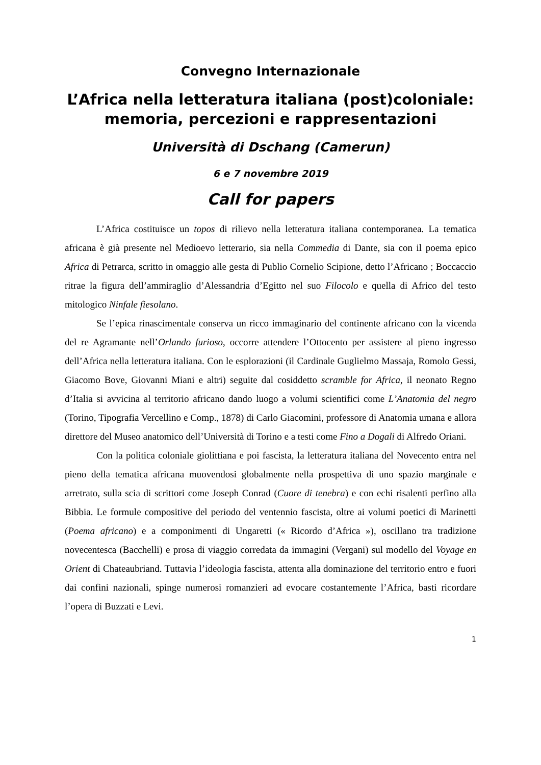Convegno Internazionale
L’Africa nella letteratura italiana (post)coloniale:
memoria, percezioni e rappresentazioni
Università di Dschang (Camerun)
6 e 7 novembre 2019
Call for papers
L’Africa costituisce un topos di rilievo nella letteratura italiana contemporanea. La tematica africana è già presente nel Medioevo letterario, sia nella Commedia di Dante, sia con il poema epico Africa di Petrarca, scritto in omaggio alle gesta di Publio Cornelio Scipione, detto l’Africano ; Boccaccio ritrae la figura dell’ammiraglio d’Alessandria d’Egitto nel suo Filocolo e quella di Africo del testo mitologico Ninfale fiesolano.
Se l’epica rinascimentale conserva un ricco immaginario del continente africano con la vicenda del re Agramante nell’Orlando furioso, occorre attendere l’Ottocento per assistere al pieno ingresso dell’Africa nella letteratura italiana. Con le esplorazioni (il Cardinale Guglielmo Massaja, Romolo Gessi, Giacomo Bove, Giovanni Miani e altri) seguite dal cosiddetto scramble for Africa, il neonato Regno d’Italia si avvicina al territorio africano dando luogo a volumi scientifici come L’Anatomia del negro (Torino, Tipografia Vercellino e Comp., 1878) di Carlo Giacomini, professore di Anatomia umana e allora direttore del Museo anatomico dell’Università di Torino e a testi come Fino a Dogali di Alfredo Oriani.
Con la politica coloniale giolittiana e poi fascista, la letteratura italiana del Novecento entra nel pieno della tematica africana muovendosi globalmente nella prospettiva di uno spazio marginale e arretrato, sulla scia di scrittori come Joseph Conrad (Cuore di tenebra) e con echi risalenti perfino alla Bibbia. Le formule compositive del periodo del ventennio fascista, oltre ai volumi poetici di Marinetti (Poema africano) e a componimenti di Ungaretti (« Ricordo d’Africa »), oscillano tra tradizione novecentesca (Bacchelli) e prosa di viaggio corredata da immagini (Vergani) sul modello del Voyage en Orient di Chateaubriand. Tuttavia l’ideologia fascista, attenta alla dominazione del territorio entro e fuori dai confini nazionali, spinge numerosi romanzieri ad evocare costantemente l’Africa, basti ricordare l’opera di Buzzati e Levi.
1